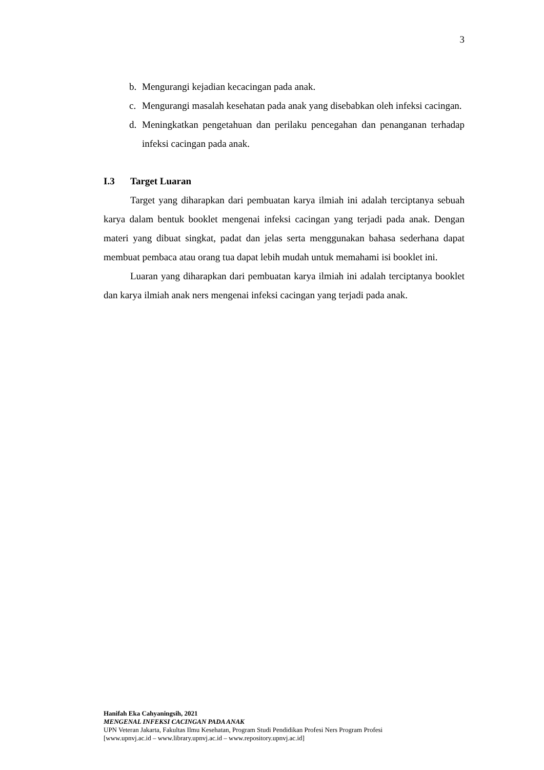3
b. Mengurangi kejadian kecacingan pada anak.
c. Mengurangi masalah kesehatan pada anak yang disebabkan oleh infeksi cacingan.
d. Meningkatkan pengetahuan dan perilaku pencegahan dan penanganan terhadap infeksi cacingan pada anak.
I.3 Target Luaran
Target yang diharapkan dari pembuatan karya ilmiah ini adalah terciptanya sebuah karya dalam bentuk booklet mengenai infeksi cacingan yang terjadi pada anak. Dengan materi yang dibuat singkat, padat dan jelas serta menggunakan bahasa sederhana dapat membuat pembaca atau orang tua dapat lebih mudah untuk memahami isi booklet ini.
Luaran yang diharapkan dari pembuatan karya ilmiah ini adalah terciptanya booklet dan karya ilmiah anak ners mengenai infeksi cacingan yang terjadi pada anak.
Hanifah Eka Cahyaningsih, 2021
MENGENAL INFEKSI CACINGAN PADA ANAK
UPN Veteran Jakarta, Fakultas Ilmu Kesehatan, Program Studi Pendidikan Profesi Ners Program Profesi
[www.upnvj.ac.id – www.library.upnvj.ac.id – www.repository.upnvj.ac.id]